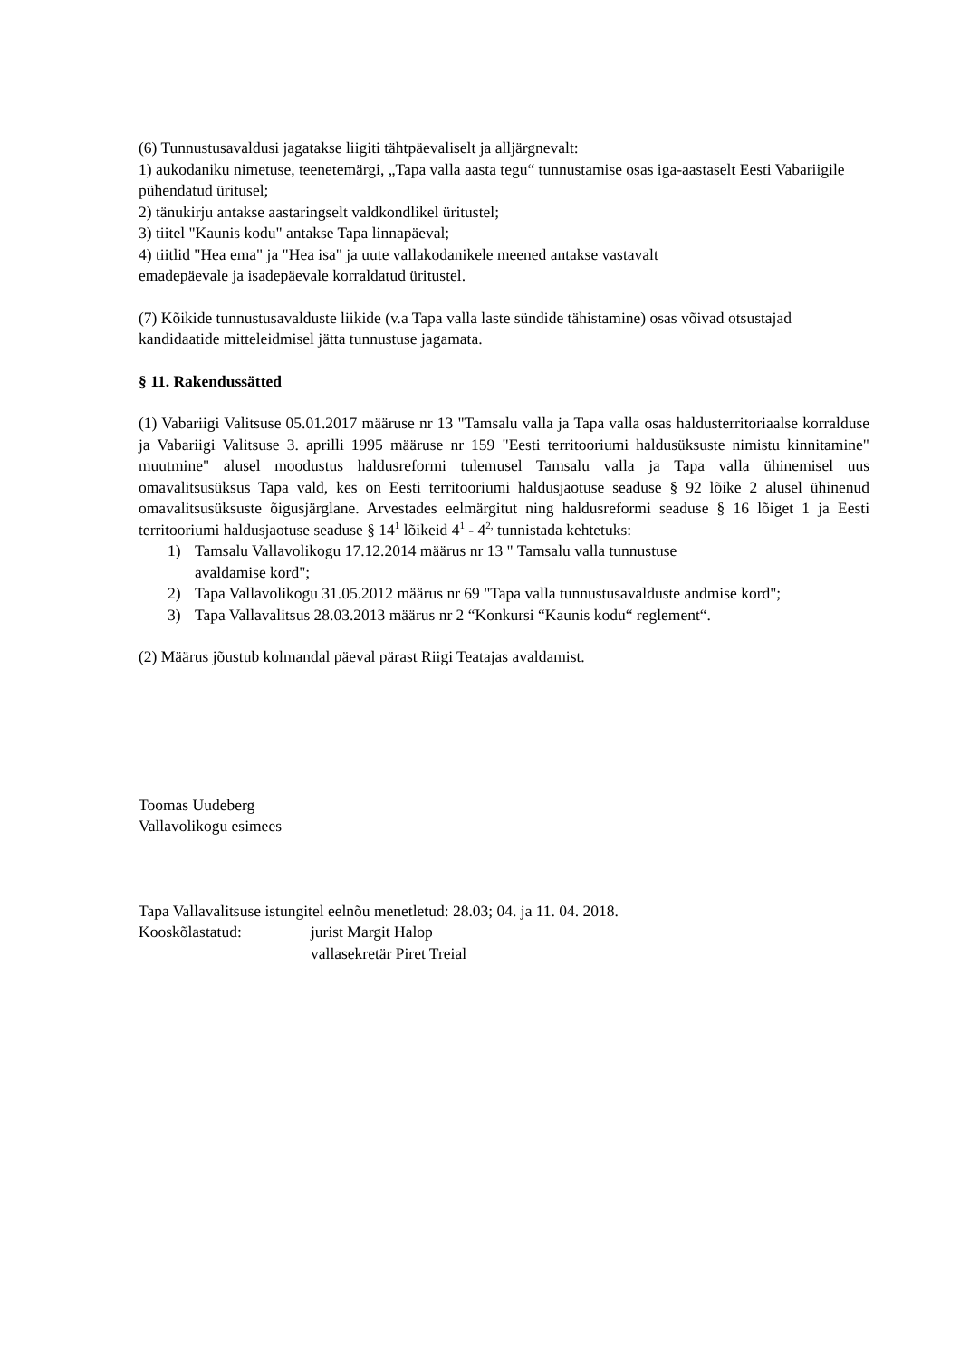(6) Tunnustusavaldusi jagatakse liigiti tähtpäevaliselt ja alljärgnevalt:
1) aukodaniku nimetuse, teenetemärgi, „Tapa valla aasta tegu“ tunnustamise osas iga-aastaselt Eesti Vabariigile pühendatud üritusel;
2) tänukirju antakse aastaringselt valdkondlikel üritustel;
3) tiitel "Kaunis kodu" antakse Tapa linnapäeval;
4) tiitlid "Hea ema" ja "Hea isa" ja uute vallakodanikele meened antakse vastavalt
emadepäevale ja isadepäevale korraldatud üritustel.
(7) Kõikide tunnustusavalduste liikide (v.a Tapa valla laste sündide tähistamine) osas võivad otsustajad kandidaatide mitteleidmisel jätta tunnustuse jagamata.
§ 11. Rakendussätted
(1) Vabariigi Valitsuse 05.01.2017 määruse nr 13 "Tamsalu valla ja Tapa valla osas haldusterritoriaalse korralduse ja Vabariigi Valitsuse 3. aprilli 1995 määruse nr 159 "Eesti territooriumi haldusüksuste nimistu kinnitamine" muutmine" alusel moodustus haldusreformi tulemusel Tamsalu valla ja Tapa valla ühinemisel uus omavalitsusüksus Tapa vald, kes on Eesti territooriumi haldusjaotuse seaduse § 92 lõike 2 alusel ühinenud omavalitsusüksuste õigusjärglane. Arvestades eelmärgitut ning haldusreformi seaduse § 16 lõiget 1 ja Eesti territooriumi haldusjaotuse seaduse § 14<sup>1</sup> lõikeid 4<sup>1</sup> - 4<sup>2,</sup> tunnistada kehtetuks:
1) Tamsalu Vallavolikogu 17.12.2014 määrus nr 13 " Tamsalu valla tunnustuse
avaldamise kord";
2) Tapa Vallavolikogu 31.05.2012 määrus nr 69 "Tapa valla tunnustusavalduste andmise kord";
3) Tapa Vallavalitsus 28.03.2013 määrus nr 2 “Konkursi “Kaunis kodu“ reglement“.
(2) Määrus jõustub kolmandal päeval pärast Riigi Teatajas avaldamist.
Toomas Uudeberg
Vallavolikogu esimees
Tapa Vallavalitsuse istungitel eelnõu menetletud: 28.03; 04. ja 11. 04. 2018.
Kooskõlastatud: jurist Margit Halop
vallasekretär Piret Treial